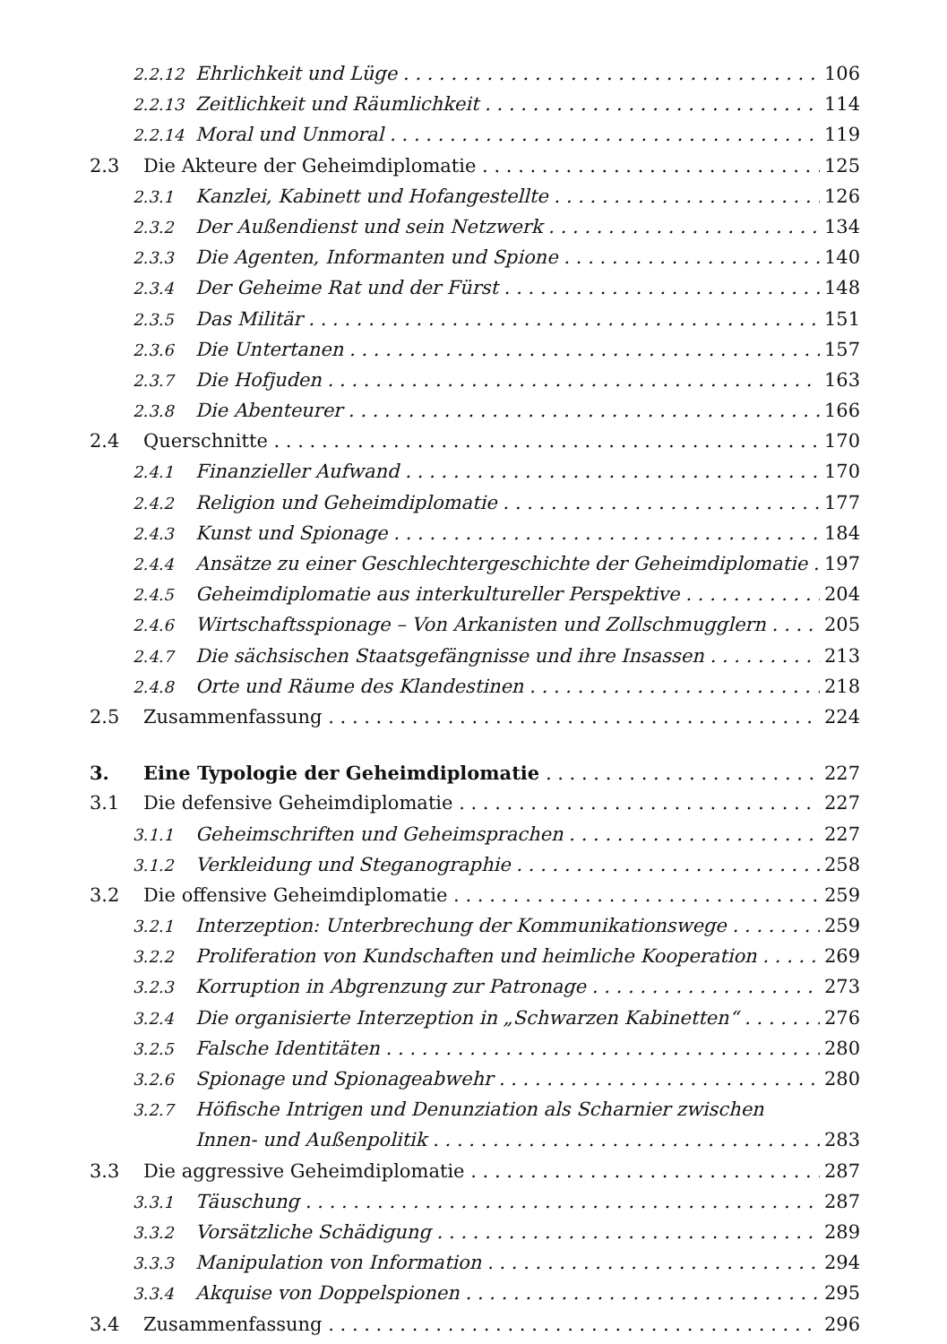2.2.12 Ehrlichkeit und Lüge 106
2.2.13 Zeitlichkeit und Räumlichkeit 114
2.2.14 Moral und Unmoral 119
2.3 Die Akteure der Geheimdiplomatie 125
2.3.1 Kanzlei, Kabinett und Hofangestellte 126
2.3.2 Der Außendienst und sein Netzwerk 134
2.3.3 Die Agenten, Informanten und Spione 140
2.3.4 Der Geheime Rat und der Fürst 148
2.3.5 Das Militär 151
2.3.6 Die Untertanen 157
2.3.7 Die Hofjuden 163
2.3.8 Die Abenteurer 166
2.4 Querschnitte 170
2.4.1 Finanzieller Aufwand 170
2.4.2 Religion und Geheimdiplomatie 177
2.4.3 Kunst und Spionage 184
2.4.4 Ansätze zu einer Geschlechtergeschichte der Geheimdiplomatie 197
2.4.5 Geheimdiplomatie aus interkultureller Perspektive 204
2.4.6 Wirtschaftsspionage – Von Arkanisten und Zollschmugglern 205
2.4.7 Die sächsischen Staatsgefängnisse und ihre Insassen 213
2.4.8 Orte und Räume des Klandestinen 218
2.5 Zusammenfassung 224
3. Eine Typologie der Geheimdiplomatie 227
3.1 Die defensive Geheimdiplomatie 227
3.1.1 Geheimschriften und Geheimsprachen 227
3.1.2 Verkleidung und Steganographie 258
3.2 Die offensive Geheimdiplomatie 259
3.2.1 Interzeption: Unterbrechung der Kommunikationswege 259
3.2.2 Proliferation von Kundschaften und heimliche Kooperation 269
3.2.3 Korruption in Abgrenzung zur Patronage 273
3.2.4 Die organisierte Interzeption in „Schwarzen Kabinetten“276
3.2.5 Falsche Identitäten 280
3.2.6 Spionage und Spionageabwehr 280
3.2.7 Höfische Intrigen und Denunziation als Scharnier zwischen
Innen- und Außenpolitik 283
3.3 Die aggressive Geheimdiplomatie 287
3.3.1 Täuschung 287
3.3.2 Vorsätzliche Schädigung 289
3.3.3 Manipulation von Information 294
3.3.4 Akquise von Doppelspionen 295
3.4 Zusammenfassung 296